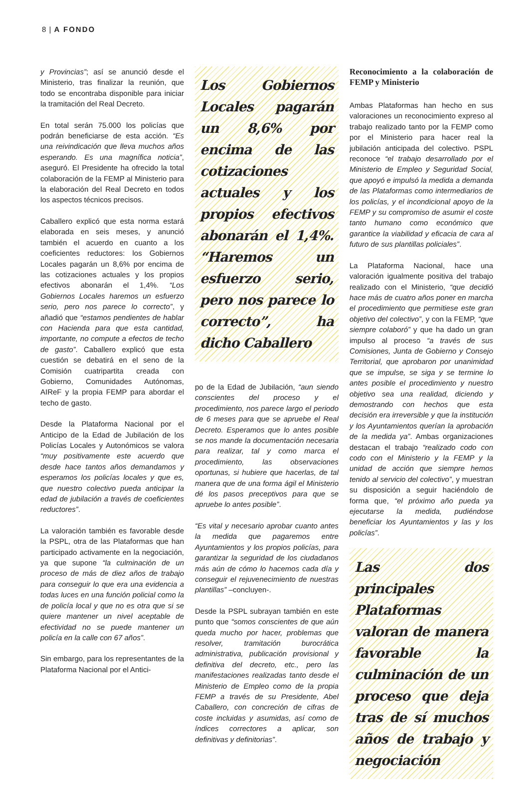8 | A FONDO
y Provincias”; así se anunció desde el Ministerio, tras finalizar la reunión, que todo se encontraba disponible para iniciar la tramitación del Real Decreto.
En total serán 75.000 los policías que podrán beneficiarse de esta acción. “Es una reivindicación que lleva muchos años esperando. Es una magnífica noticia”, aseguró. El Presidente ha ofrecido la total colaboración de la FEMP al Ministerio para la elaboración del Real Decreto en todos los aspectos técnicos precisos.
Caballero explicó que esta norma estará elaborada en seis meses, y anunció también el acuerdo en cuanto a los coeficientes reductores: los Gobiernos Locales pagarán un 8,6% por encima de las cotizaciones actuales y los propios efectivos abonarán el 1,4%. “Los Gobiernos Locales haremos un esfuerzo serio, pero nos parece lo correcto”, y añadió que “estamos pendientes de hablar con Hacienda para que esta cantidad, importante, no compute a efectos de techo de gasto”. Caballero explicó que esta cuestión se debatirá en el seno de la Comisión cuatripartita creada con Gobierno, Comunidades Autónomas, AIReF y la propia FEMP para abordar el techo de gasto.
Desde la Plataforma Nacional por el Anticipo de la Edad de Jubilación de los Policías Locales y Autonómicos se valora “muy positivamente este acuerdo que desde hace tantos años demandamos y esperamos los policías locales y que es, que nuestro colectivo pueda anticipar la edad de jubilación a través de coeficientes reductores”.
La valoración también es favorable desde la PSPL, otra de las Plataformas que han participado activamente en la negociación, ya que supone “la culminación de un proceso de más de diez años de trabajo para conseguir lo que era una evidencia a todas luces en una función policial como la de policía local y que no es otra que si se quiere mantener un nivel aceptable de efectividad no se puede mantener un policía en la calle con 67 años”.
Sin embargo, para los representantes de la Plataforma Nacional por el Antici-
Los Gobiernos Locales pagarán un 8,6% por encima de las cotizaciones actuales y los propios efectivos abonarán el 1,4%. “Haremos un esfuerzo serio, pero nos parece lo correcto”, ha dicho Caballero
po de la Edad de Jubilación, “aun siendo conscientes del proceso y el procedimiento, nos parece largo el periodo de 6 meses para que se apruebe el Real Decreto. Esperamos que lo antes posible se nos mande la documentación necesaria para realizar, tal y como marca el procedimiento, las observaciones oportunas, si hubiere que hacerlas, de tal manera que de una forma ágil el Ministerio dé los pasos preceptivos para que se apruebe lo antes posible”.
“Es vital y necesario aprobar cuanto antes la medida que pagaremos entre Ayuntamientos y los propios policías, para garantizar la seguridad de los ciudadanos más aún de cómo lo hacemos cada día y conseguir el rejuvenecimiento de nuestras plantillas” –concluyen-.
Desde la PSPL subrayan también en este punto que “somos conscientes de que aún queda mucho por hacer, problemas que resolver, tramitación burocrática administrativa, publicación provisional y definitiva del decreto, etc., pero las manifestaciones realizadas tanto desde el Ministerio de Empleo como de la propia FEMP a través de su Presidente, Abel Caballero, con concreción de cifras de coste incluidas y asumidas, así como de índices correctores a aplicar, son definitivas y definitorias”.
Reconocimiento a la colaboración de FEMP y Ministerio
Ambas Plataformas han hecho en sus valoraciones un reconocimiento expreso al trabajo realizado tanto por la FEMP como por el Ministerio para hacer real la jubilación anticipada del colectivo. PSPL reconoce “el trabajo desarrollado por el Ministerio de Empleo y Seguridad Social, que apoyó e impulsó la medida a demanda de las Plataformas como intermediarios de los policías, y el incondicional apoyo de la FEMP y su compromiso de asumir el coste tanto humano como económico que garantice la viabilidad y eficacia de cara al futuro de sus plantillas policiales”.
La Plataforma Nacional, hace una valoración igualmente positiva del trabajo realizado con el Ministerio, “que decidió hace más de cuatro años poner en marcha el procedimiento que permitiese este gran objetivo del colectivo”, y con la FEMP, “que siempre colaboró” y que ha dado un gran impulso al proceso “a través de sus Comisiones, Junta de Gobierno y Consejo Territorial, que aprobaron por unanimidad que se impulse, se siga y se termine lo antes posible el procedimiento y nuestro objetivo sea una realidad, diciendo y demostrando con hechos que esta decisión era irreversible y que la institución y los Ayuntamientos querían la aprobación de la medida ya”. Ambas organizaciones destacan el trabajo “realizado codo con codo con el Ministerio y la FEMP y la unidad de acción que siempre hemos tenido al servicio del colectivo”, y muestran su disposición a seguir haciéndolo de forma que, “el próximo año pueda ya ejecutarse la medida, pudiéndose beneficiar los Ayuntamientos y las y los policías”.
Las dos principales Plataformas valoran de manera favorable la culminación de un proceso que deja tras de sí muchos años de trabajo y negociación